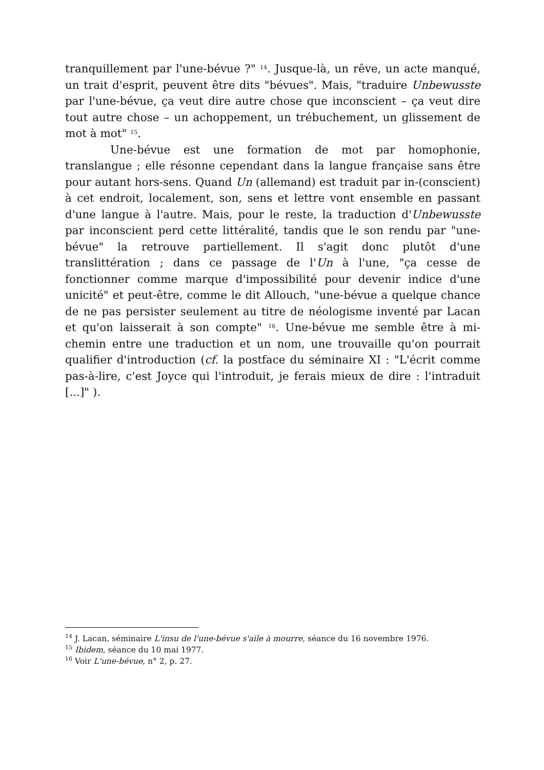tranquillement par l'une-bévue ?" <sup>14</sup>. Jusque-là, un rêve, un acte manqué, un trait d'esprit, peuvent être dits "bévues". Mais, "traduire Unbewusste par l'une-bévue, ça veut dire autre chose que inconscient – ça veut dire tout autre chose – un achoppement, un trébuchement, un glissement de mot à mot" <sup>15</sup>.
Une-bévue est une formation de mot par homophonie, translangue ; elle résonne cependant dans la langue française sans être pour autant hors-sens. Quand Un (allemand) est traduit par in-(conscient) à cet endroit, localement, son, sens et lettre vont ensemble en passant d'une langue à l'autre. Mais, pour le reste, la traduction d'Unbewusste par inconscient perd cette littéralité, tandis que le son rendu par "une-bévue" la retrouve partiellement. Il s'agit donc plutôt d'une translittération ; dans ce passage de l'Un à l'une, "ça cesse de fonctionner comme marque d'impossibilité pour devenir indice d'une unicité" et peut-être, comme le dit Allouch, "une-bévue a quelque chance de ne pas persister seulement au titre de néologisme inventé par Lacan et qu'on laisserait à son compte" <sup>16</sup>. Une-bévue me semble être à mi-chemin entre une traduction et un nom, une trouvaille qu'on pourrait qualifier d'introduction (cf. la postface du séminaire XI : "L'écrit comme pas-à-lire, c'est Joyce qui l'introduit, je ferais mieux de dire : l'intraduit [...]" ).
<sup>14</sup> J. Lacan, séminaire L'insu de l'une-bévue s'aile à mourre, séance du 16 novembre 1976.
<sup>15</sup> Ibidem, séance du 10 mai 1977.
<sup>16</sup> Voir L'une-bévue, n° 2, p. 27.